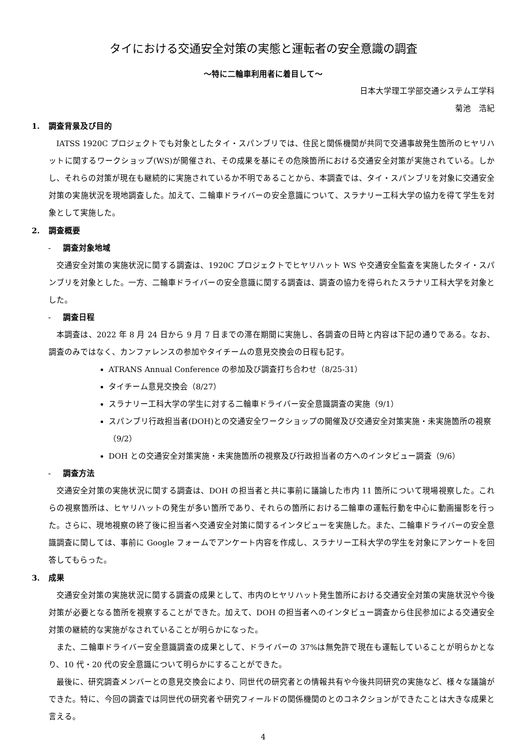タイにおける交通安全対策の実態と運転者の安全意識の調査
～特に二輪車利用者に着目して～
日本大学理工学部交通システム工学科
菊池　浩紀
1. 調査背景及び目的
IATSS 1920C プロジェクトでも対象としたタイ・スパンブリでは、住民と関係機関が共同で交通事故発生箇所のヒヤリハットに関するワークショップ(WS)が開催され、その成果を基にその危険箇所における交通安全対策が実施されている。しかし、それらの対策が現在も継続的に実施されているか不明であることから、本調査では、タイ・スパンブリを対象に交通安全対策の実施状況を現地調査した。加えて、二輪車ドライバーの安全意識について、スラナリー工科大学の協力を得て学生を対象として実施した。
2. 調査概要
- 調査対象地域
交通安全対策の実施状況に関する調査は、1920C プロジェクトでヒヤリハット WS や交通安全監査を実施したタイ・スパンブリを対象とした。一方、二輪車ドライバーの安全意識に関する調査は、調査の協力を得られたスラナリ工科大学を対象とした。
- 調査日程
本調査は、2022 年 8 月 24 日から 9 月 7 日までの滞在期間に実施し、各調査の日時と内容は下記の通りである。なお、調査のみではなく、カンファレンスの参加やタイチームの意見交換会の日程も記す。
ATRANS Annual Conference の参加及び調査打ち合わせ（8/25-31）
タイチーム意見交換会（8/27）
スラナリー工科大学の学生に対する二輪車ドライバー安全意識調査の実施（9/1）
スパンブリ行政担当者(DOH)との交通安全ワークショップの開催及び交通安全対策実施・未実施箇所の視察（9/2）
DOH との交通安全対策実施・未実施箇所の視察及び行政担当者の方へのインタビュー調査（9/6）
- 調査方法
交通安全対策の実施状況に関する調査は、DOH の担当者と共に事前に議論した市内 11 箇所について現場視察した。これらの視察箇所は、ヒヤリハットの発生が多い箇所であり、それらの箇所における二輪車の運転行動を中心に動画撮影を行った。さらに、現地視察の終了後に担当者へ交通安全対策に関するインタビューを実施した。また、二輪車ドライバーの安全意識調査に関しては、事前に Google フォームでアンケート内容を作成し、スラナリー工科大学の学生を対象にアンケートを回答してもらった。
3. 成果
交通安全対策の実施状況に関する調査の成果として、市内のヒヤリハット発生箇所における交通安全対策の実施状況や今後対策が必要となる箇所を視察することができた。加えて、DOH の担当者へのインタビュー調査から住民参加による交通安全対策の継続的な実施がなされていることが明らかになった。
また、二輪車ドライバー安全意識調査の成果として、ドライバーの 37%は無免許で現在も運転していることが明らかとなり、10 代・20 代の安全意識について明らかにすることができた。
最後に、研究調査メンバーとの意見交換会により、同世代の研究者との情報共有や今後共同研究の実施など、様々な議論ができた。特に、今回の調査では同世代の研究者や研究フィールドの関係機関のとのコネクションができたことは大きな成果と言える。
4